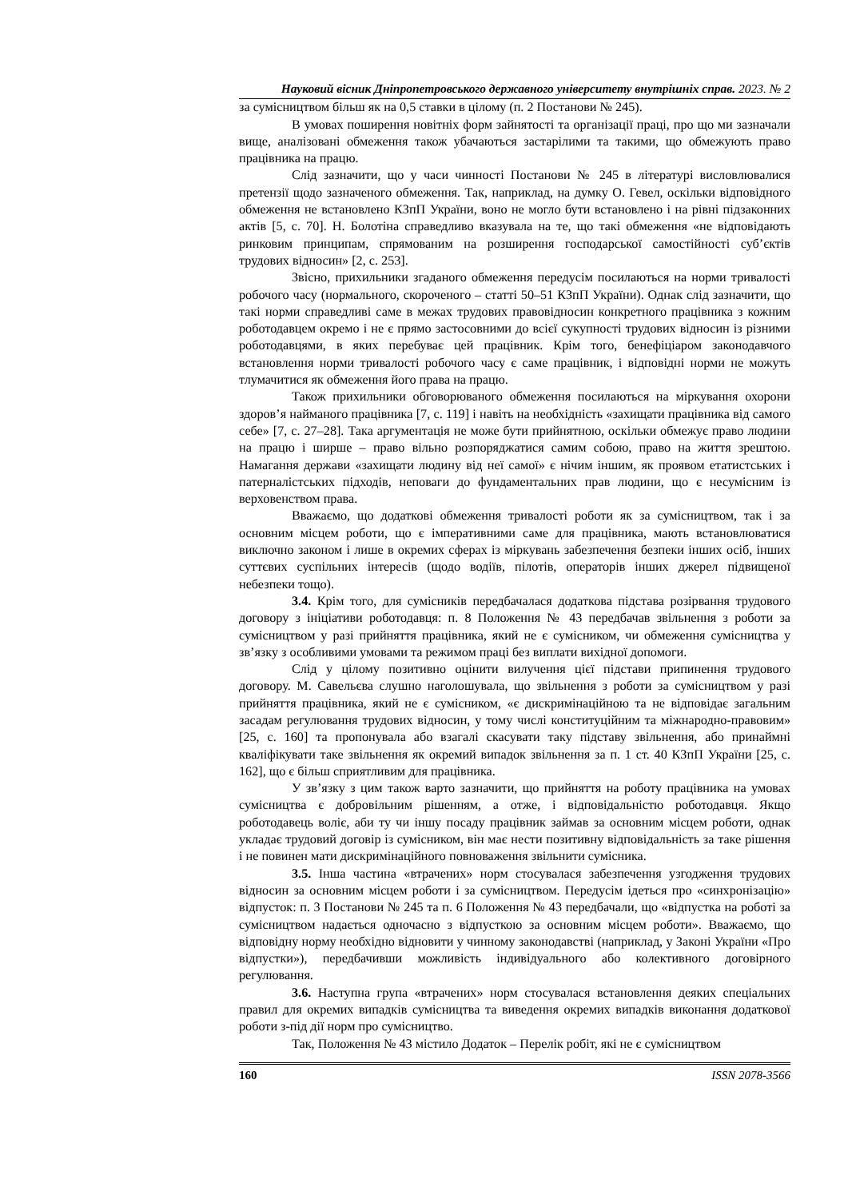Науковий вісник Дніпропетровського державного університету внутрішніх справ. 2023. № 2
за сумісництвом більш як на 0,5 ставки в цілому (п. 2 Постанови № 245).
В умовах поширення новітніх форм зайнятості та організації праці, про що ми зазначали вище, аналізовані обмеження також убачаються застарілими та такими, що обмежують право працівника на працю.
Слід зазначити, що у часи чинності Постанови № 245 в літературі висловлювалися претензії щодо зазначеного обмеження. Так, наприклад, на думку О. Гевел, оскільки відповідного обмеження не встановлено КЗпП України, воно не могло бути встановлено і на рівні підзаконних актів [5, с. 70]. Н. Болотіна справедливо вказувала на те, що такі обмеження «не відповідають ринковим принципам, спрямованим на розширення господарської самостійності суб’єктів трудових відносин» [2, с. 253].
Звісно, прихильники згаданого обмеження передусім посилаються на норми тривалості робочого часу (нормального, скороченого – статті 50–51 КЗпП України). Однак слід зазначити, що такі норми справедливі саме в межах трудових правовідносин конкретного працівника з кожним роботодавцем окремо і не є прямо застосовними до всієї сукупності трудових відносин із різними роботодавцями, в яких перебуває цей працівник. Крім того, бенефіціаром законодавчого встановлення норми тривалості робочого часу є саме працівник, і відповідні норми не можуть тлумачитися як обмеження його права на працю.
Також прихильники обговорюваного обмеження посилаються на міркування охорони здоров’я найманого працівника [7, с. 119] і навіть на необхідність «захищати працівника від самого себе» [7, с. 27–28]. Така аргументація не може бути прийнятною, оскільки обмежує право людини на працю і ширше – право вільно розпоряджатися самим собою, право на життя зрештою. Намагання держави «захищати людину від неї самої» є нічим іншим, як проявом етатистських і патерналістських підходів, неповаги до фундаментальних прав людини, що є несумісним із верховенством права.
Вважаємо, що додаткові обмеження тривалості роботи як за сумісництвом, так і за основним місцем роботи, що є імперативними саме для працівника, мають встановлюватися виключно законом і лише в окремих сферах із міркувань забезпечення безпеки інших осіб, інших суттєвих суспільних інтересів (щодо водіїв, пілотів, операторів інших джерел підвищеної небезпеки тощо).
3.4. Крім того, для сумісників передбачалася додаткова підстава розірвання трудового договору з ініціативи роботодавця: п. 8 Положення № 43 передбачав звільнення з роботи за сумісництвом у разі прийняття працівника, який не є сумісником, чи обмеження сумісництва у зв’язку з особливими умовами та режимом праці без виплати вихідної допомоги.
Слід у цілому позитивно оцінити вилучення цієї підстави припинення трудового договору. М. Савельєва слушно наголошувала, що звільнення з роботи за сумісництвом у разі прийняття працівника, який не є сумісником, «є дискримінаційною та не відповідає загальним засадам регулювання трудових відносин, у тому числі конституційним та міжнародно-правовим» [25, с. 160] та пропонувала або взагалі скасувати таку підставу звільнення, або принаймні кваліфікувати таке звільнення як окремий випадок звільнення за п. 1 ст. 40 КЗпП України [25, с. 162], що є більш сприятливим для працівника.
У зв’язку з цим також варто зазначити, що прийняття на роботу працівника на умовах сумісництва є добровільним рішенням, а отже, і відповідальністю роботодавця. Якщо роботодавець воліє, аби ту чи іншу посаду працівник займав за основним місцем роботи, однак укладає трудовий договір із сумісником, він має нести позитивну відповідальність за таке рішення і не повинен мати дискримінаційного повноваження звільнити сумісника.
3.5. Інша частина «втрачених» норм стосувалася забезпечення узгодження трудових відносин за основним місцем роботи і за сумісництвом. Передусім ідеться про «синхронізацію» відпусток: п. 3 Постанови № 245 та п. 6 Положення № 43 передбачали, що «відпустка на роботі за сумісництвом надається одночасно з відпусткою за основним місцем роботи». Вважаємо, що відповідну норму необхідно відновити у чинному законодавстві (наприклад, у Законі України «Про відпустки»), передбачивши можливість індивідуального або колективного договірного регулювання.
3.6. Наступна група «втрачених» норм стосувалася встановлення деяких спеціальних правил для окремих випадків сумісництва та виведення окремих випадків виконання додаткової роботи з-під дії норм про сумісництво.
Так, Положення № 43 містило Додаток – Перелік робіт, які не є сумісництвом
160 ISSN 2078-3566